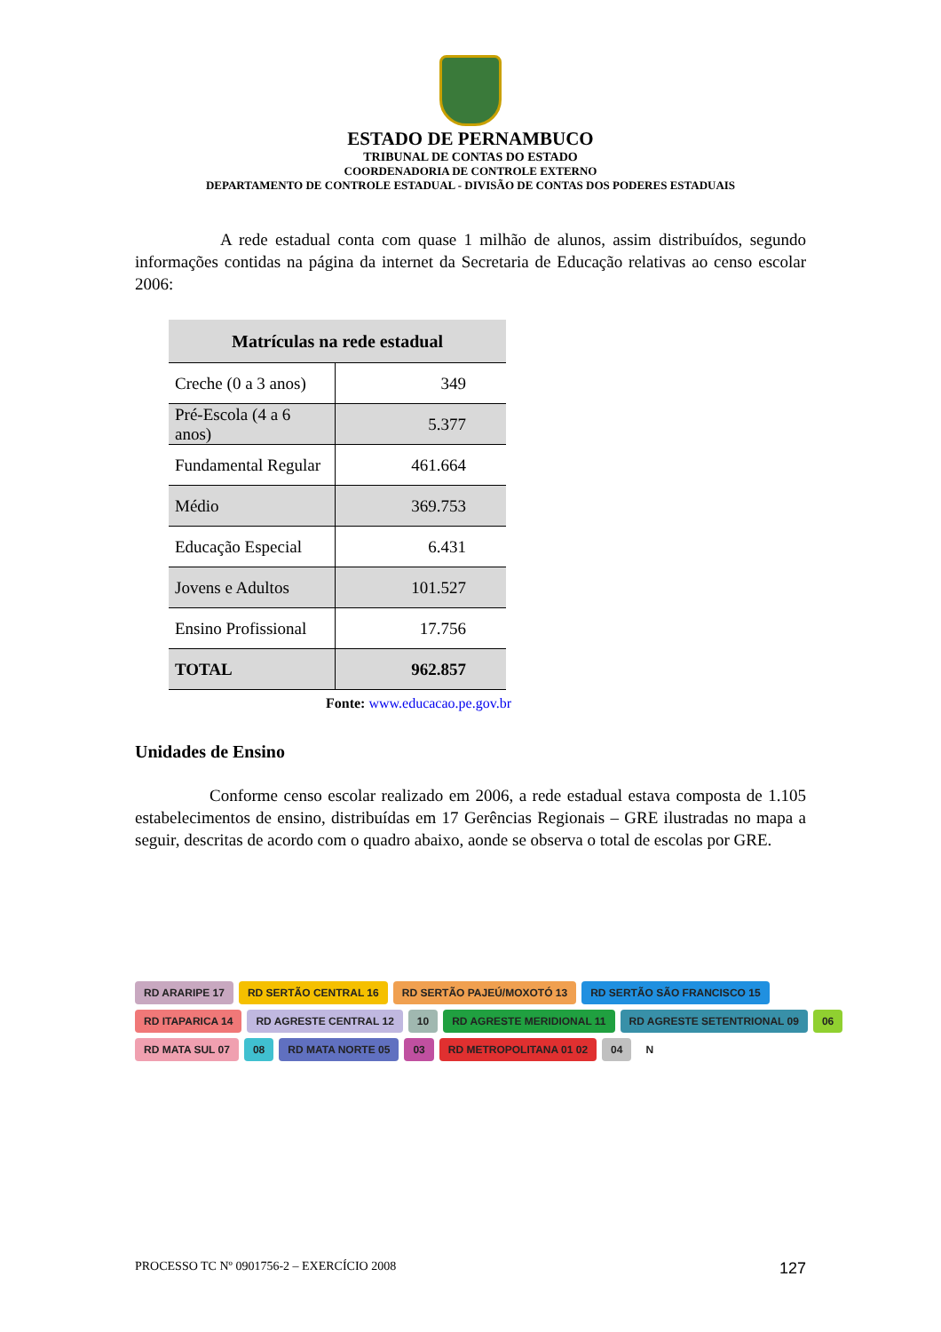ESTADO DE PERNAMBUCO
TRIBUNAL DE CONTAS DO ESTADO
COORDENADORIA DE CONTROLE EXTERNO
DEPARTAMENTO DE CONTROLE ESTADUAL - DIVISÃO DE CONTAS DOS PODERES ESTADUAIS
A rede estadual conta com quase 1 milhão de alunos, assim distribuídos, segundo informações contidas na página da internet da Secretaria de Educação relativas ao censo escolar 2006:
| Matrículas na rede estadual | |
| --- | --- |
| Creche (0 a 3 anos) | 349 |
| Pré-Escola (4 a 6 anos) | 5.377 |
| Fundamental Regular | 461.664 |
| Médio | 369.753 |
| Educação Especial | 6.431 |
| Jovens e Adultos | 101.527 |
| Ensino Profissional | 17.756 |
| TOTAL | 962.857 |
Fonte: www.educacao.pe.gov.br
Unidades de Ensino
Conforme censo escolar realizado em 2006, a rede estadual estava composta de 1.105 estabelecimentos de ensino, distribuídas em 17 Gerências Regionais – GRE ilustradas no mapa a seguir, descritas de acordo com o quadro abaixo, aonde se observa o total de escolas por GRE.
RD ARARIPE 17 RD SERTÃO CENTRAL 16 RD SERTÃO PAJEÚ/MOXOTÓ 13 RD SERTÃO SÃO FRANCISCO 15 RD ITAPARICA 14 RD AGRESTE CENTRAL 12 10 RD AGRESTE MERIDIONAL 11 RD AGRESTE SETENTRIONAL 09 06 RD MATA SUL 07 08 RD MATA NORTE 05 03 RD METROPOLITANA 01 02 04 N
PROCESSO TC Nº 0901756-2 – EXERCÍCIO 2008 127